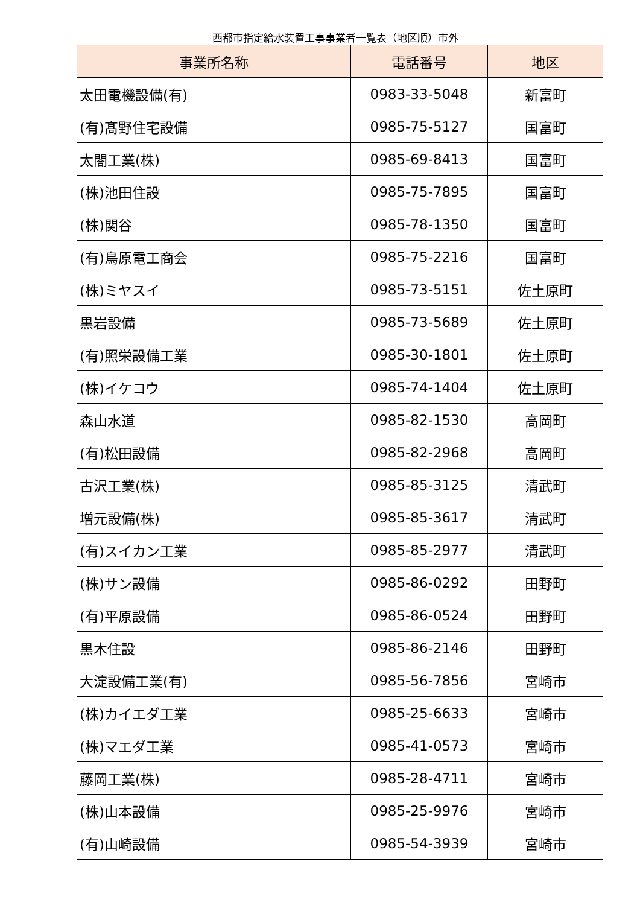西都市指定給水装置工事事業者一覧表（地区順）市外
| 事業所名称 | 電話番号 | 地区 |
| --- | --- | --- |
| 太田電機設備(有) | 0983-33-5048 | 新富町 |
| (有)髙野住宅設備 | 0985-75-5127 | 国富町 |
| 太閤工業(株) | 0985-69-8413 | 国富町 |
| (株)池田住設 | 0985-75-7895 | 国富町 |
| (株)関谷 | 0985-78-1350 | 国富町 |
| (有)鳥原電工商会 | 0985-75-2216 | 国富町 |
| (株)ミヤスイ | 0985-73-5151 | 佐土原町 |
| 黒岩設備 | 0985-73-5689 | 佐土原町 |
| (有)照栄設備工業 | 0985-30-1801 | 佐土原町 |
| (株)イケコウ | 0985-74-1404 | 佐土原町 |
| 森山水道 | 0985-82-1530 | 高岡町 |
| (有)松田設備 | 0985-82-2968 | 高岡町 |
| 古沢工業(株) | 0985-85-3125 | 清武町 |
| 増元設備(株) | 0985-85-3617 | 清武町 |
| (有)スイカン工業 | 0985-85-2977 | 清武町 |
| (株)サン設備 | 0985-86-0292 | 田野町 |
| (有)平原設備 | 0985-86-0524 | 田野町 |
| 黒木住設 | 0985-86-2146 | 田野町 |
| 大淀設備工業(有) | 0985-56-7856 | 宮崎市 |
| (株)カイエダ工業 | 0985-25-6633 | 宮崎市 |
| (株)マエダ工業 | 0985-41-0573 | 宮崎市 |
| 藤岡工業(株) | 0985-28-4711 | 宮崎市 |
| (株)山本設備 | 0985-25-9976 | 宮崎市 |
| (有)山崎設備 | 0985-54-3939 | 宮崎市 |